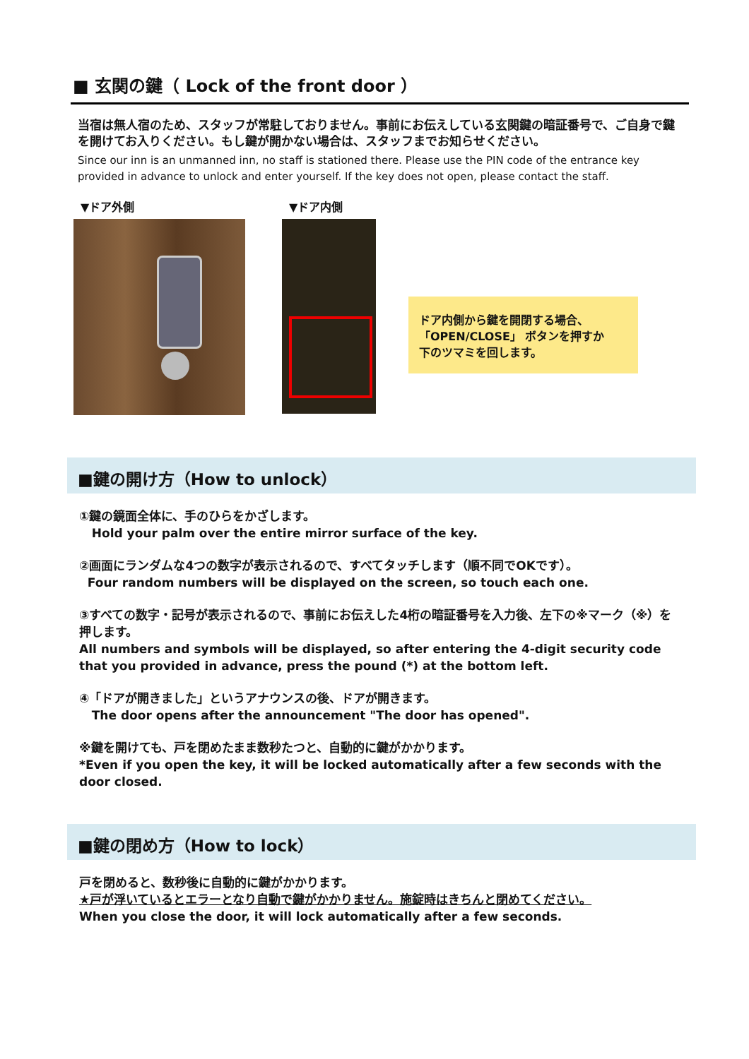■ 玄関の鍵（ Lock of the front door ）
当宿は無人宿のため、スタッフが常駐しておりません。事前にお伝えしている玄関鍵の暗証番号で、ご自身で鍵を開けてお入りください。もし鍵が開かない場合は、スタッフまでお知らせください。
Since our inn is an unmanned inn, no staff is stationed there. Please use the PIN code of the entrance key provided in advance to unlock and enter yourself. If the key does not open, please contact the staff.
▼ドア外側 ▼ドア内側
ドア内側から鍵を開閉する場合、
「OPEN/CLOSE」 ボタンを押すか
下のツマミを回します。
■鍵の開け方（How to unlock）
①鍵の鏡面全体に、手のひらをかざします。
Hold your palm over the entire mirror surface of the key.
②画面にランダムな4つの数字が表示されるので、すべてタッチします（順不同でOKです）。
Four random numbers will be displayed on the screen, so touch each one.
③すべての数字・記号が表示されるので、事前にお伝えした4桁の暗証番号を入力後、左下の※マーク（※）を押します。
All numbers and symbols will be displayed, so after entering the 4-digit security code that you provided in advance, press the pound (*) at the bottom left.
④「ドアが開きました」というアナウンスの後、ドアが開きます。
The door opens after the announcement "The door has opened".
※鍵を開けても、戸を閉めたまま数秒たつと、自動的に鍵がかかります。
*Even if you open the key, it will be locked automatically after a few seconds with the door closed.
■鍵の閉め方（How to lock）
戸を閉めると、数秒後に自動的に鍵がかかります。
★戸が浮いているとエラーとなり自動で鍵がかかりません。施錠時はきちんと閉めてください。
When you close the door, it will lock automatically after a few seconds.